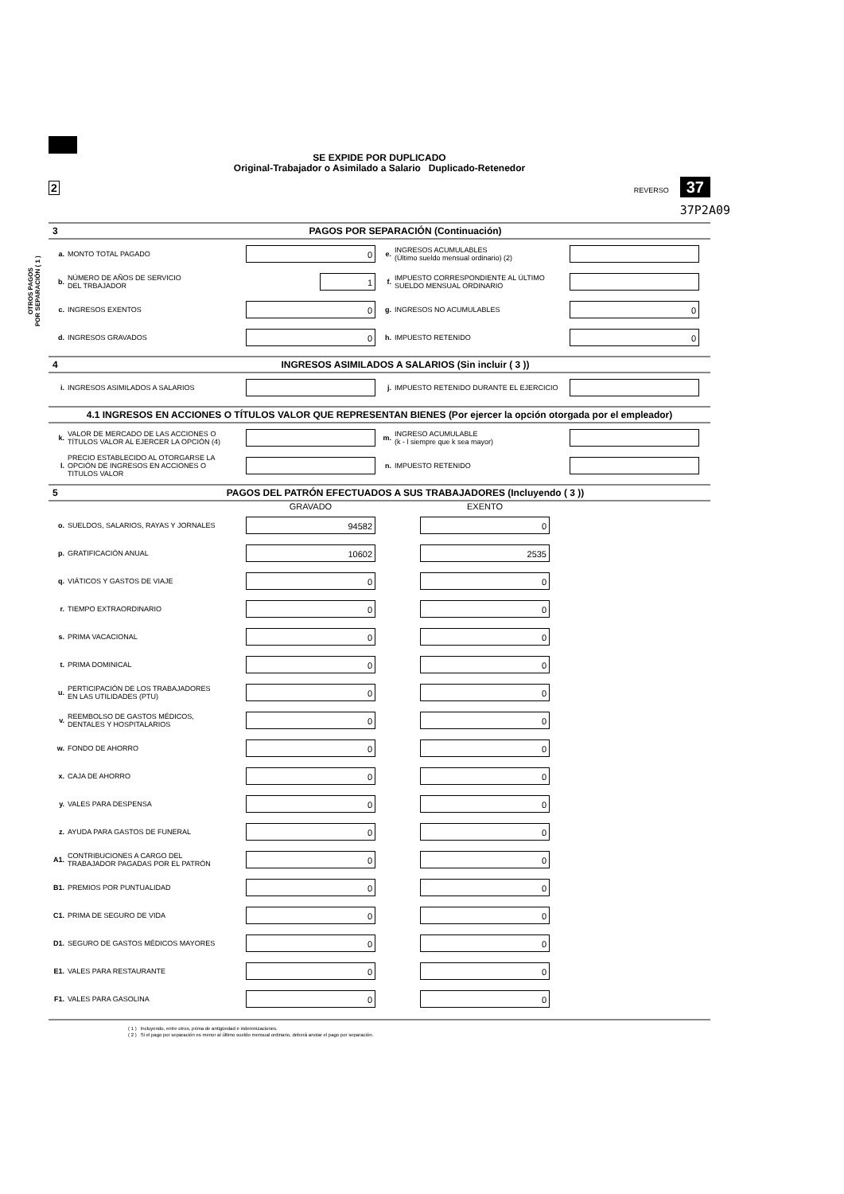OTROS PAGOS
POR SEPARACIÓN ( 1 )
SE EXPIDE POR DUPLICADO
Original-Trabajador o Asimilado a Salario Duplicado-Retenedor
2 REVERSO 37
37P2A09
3 PAGOS POR SEPARACIÓN (Continuación)
a. MONTO TOTAL PAGADO
0
e. INGRESOS ACUMULABLES
(Último sueldo mensual ordinario) (2)
b. NÚMERO DE AÑOS DE SERVICIO
DEL TRBAJADOR
1
f. IMPUESTO CORRESPONDIENTE AL ÚLTIMO
SUELDO MENSUAL ORDINARIO
c. INGRESOS EXENTOS
0
g. INGRESOS NO ACUMULABLES
0
d. INGRESOS GRAVADOS
0
h. IMPUESTO RETENIDO
0
4 INGRESOS ASIMILADOS A SALARIOS (Sin incluir ( 3 ))
i. INGRESOS ASIMILADOS A SALARIOS j. IMPUESTO RETENIDO DURANTE EL EJERCICIO
4.1 INGRESOS EN ACCIONES O TÍTULOS VALOR QUE REPRESENTAN BIENES (Por ejercer la opción otorgada por el empleador)
k. VALOR DE MERCADO DE LAS ACCIONES O
TÍTULOS VALOR AL EJERCER LA OPCIÓN (4)
m. INGRESO ACUMULABLE
(k - l siempre que k sea mayor)
l. PRECIO ESTABLECIDO AL OTORGARSE LA
OPCIÓN DE INGRESOS EN ACCIONES O
TITULOS VALOR
n. IMPUESTO RETENIDO
5 PAGOS DEL PATRÓN EFECTUADOS A SUS TRABAJADORES (Incluyendo ( 3 ))
GRAVADO EXENTO
o. SUELDOS, SALARIOS, RAYAS Y JORNALES
94582 0
p. GRATIFICACIÓN ANUAL
10602 2535
q. VIÁTICOS Y GASTOS DE VIAJE
0 0
r. TIEMPO EXTRAORDINARIO
0 0
s. PRIMA VACACIONAL
0 0
t. PRIMA DOMINICAL
0 0
u. PERTICIPACIÓN DE LOS TRABAJADORES
EN LAS UTILIDADES (PTU)
0 0
v. REEMBOLSO DE GASTOS MÉDICOS,
DENTALES Y HOSPITALARIOS
0 0
w. FONDO DE AHORRO
0 0
x. CAJA DE AHORRO
0 0
y. VALES PARA DESPENSA
0 0
z. AYUDA PARA GASTOS DE FUNERAL
0 0
A1. CONTRIBUCIONES A CARGO DEL
TRABAJADOR PAGADAS POR EL PATRÓN
0 0
B1. PREMIOS POR PUNTUALIDAD
0 0
C1. PRIMA DE SEGURO DE VIDA
0 0
D1. SEGURO DE GASTOS MÉDICOS MAYORES
0 0
E1. VALES PARA RESTAURANTE
0 0
F1. VALES PARA GASOLINA
0 0
( 1 ) Incluyendo, entre otros, prima de antigüedad e indemnizaciones.
( 2 ) Si el pago por separación es menor al último sueldo mensual ordinario, deberá anotar el pago por separación.